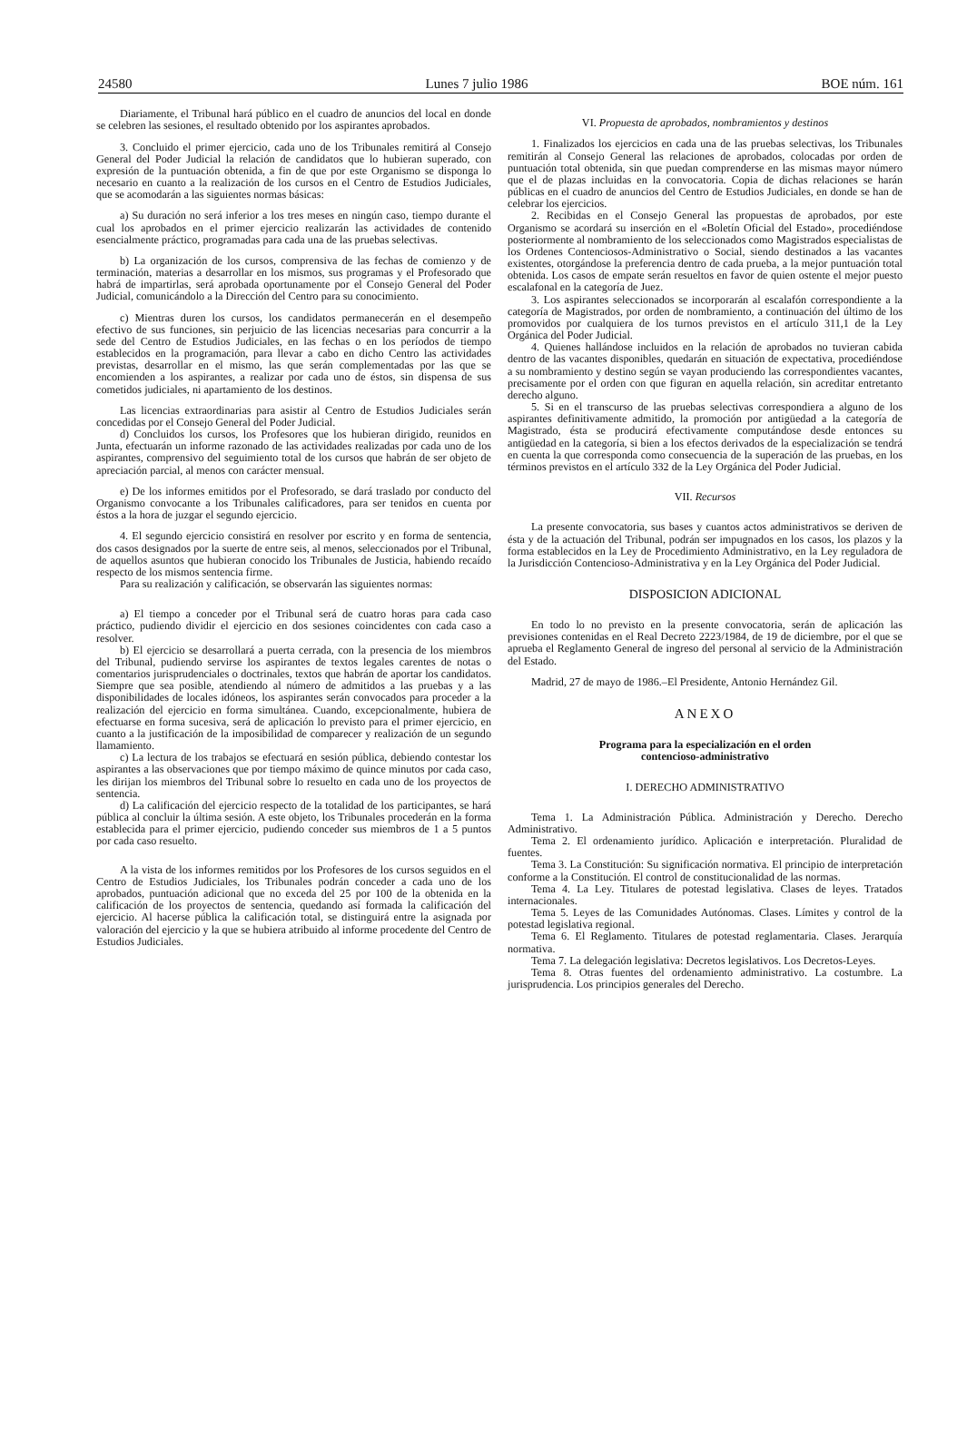24580 Lunes 7 julio 1986 BOE núm. 161
Diariamente, el Tribunal hará público en el cuadro de anuncios del local en donde se celebren las sesiones, el resultado obtenido por los aspirantes aprobados.
3. Concluido el primer ejercicio, cada uno de los Tribunales remitirá al Consejo General del Poder Judicial la relación de candidatos que lo hubieran superado, con expresión de la puntuación obtenida, a fin de que por este Organismo se disponga lo necesario en cuanto a la realización de los cursos en el Centro de Estudios Judiciales, que se acomodarán a las siguientes normas básicas:
a) Su duración no será inferior a los tres meses en ningún caso, tiempo durante el cual los aprobados en el primer ejercicio realizarán las actividades de contenido esencialmente práctico, programadas para cada una de las pruebas selectivas.
b) La organización de los cursos, comprensiva de las fechas de comienzo y de terminación, materias a desarrollar en los mismos, sus programas y el Profesorado que habrá de impartirlas, será aprobada oportunamente por el Consejo General del Poder Judicial, comunicándolo a la Dirección del Centro para su conocimiento.
c) Mientras duren los cursos, los candidatos permanecerán en el desempeño efectivo de sus funciones, sin perjuicio de las licencias necesarias para concurrir a la sede del Centro de Estudios Judiciales, en las fechas o en los períodos de tiempo establecidos en la programación, para llevar a cabo en dicho Centro las actividades previstas, desarrollar en el mismo, las que serán complementadas por las que se encomienden a los aspirantes, a realizar por cada uno de éstos, sin dispensa de sus cometidos judiciales, ni apartamiento de los destinos.
Las licencias extraordinarias para asistir al Centro de Estudios Judiciales serán concedidas por el Consejo General del Poder Judicial.
d) Concluidos los cursos, los Profesores que los hubieran dirigido, reunidos en Junta, efectuarán un informe razonado de las actividades realizadas por cada uno de los aspirantes, comprensivo del seguimiento total de los cursos que habrán de ser objeto de apreciación parcial, al menos con carácter mensual.
e) De los informes emitidos por el Profesorado, se dará traslado por conducto del Organismo convocante a los Tribunales calificadores, para ser tenidos en cuenta por éstos a la hora de juzgar el segundo ejercicio.
4. El segundo ejercicio consistirá en resolver por escrito y en forma de sentencia, dos casos designados por la suerte de entre seis, al menos, seleccionados por el Tribunal, de aquellos asuntos que hubieran conocido los Tribunales de Justicia, habiendo recaído respecto de los mismos sentencia firme.
Para su realización y calificación, se observarán las siguientes normas:
a) El tiempo a conceder por el Tribunal será de cuatro horas para cada caso práctico, pudiendo dividir el ejercicio en dos sesiones coincidentes con cada caso a resolver.
b) El ejercicio se desarrollará a puerta cerrada, con la presencia de los miembros del Tribunal, pudiendo servirse los aspirantes de textos legales carentes de notas o comentarios jurisprudenciales o doctrinales, textos que habrán de aportar los candidatos. Siempre que sea posible, atendiendo al número de admitidos a las pruebas y a las disponibilidades de locales idóneos, los aspirantes serán convocados para proceder a la realización del ejercicio en forma simultánea. Cuando, excepcionalmente, hubiera de efectuarse en forma sucesiva, será de aplicación lo previsto para el primer ejercicio, en cuanto a la justificación de la imposibilidad de comparecer y realización de un segundo llamamiento.
c) La lectura de los trabajos se efectuará en sesión pública, debiendo contestar los aspirantes a las observaciones que por tiempo máximo de quince minutos por cada caso, les dirijan los miembros del Tribunal sobre lo resuelto en cada uno de los proyectos de sentencia.
d) La calificación del ejercicio respecto de la totalidad de los participantes, se hará pública al concluir la última sesión. A este objeto, los Tribunales procederán en la forma establecida para el primer ejercicio, pudiendo conceder sus miembros de 1 a 5 puntos por cada caso resuelto.
A la vista de los informes remitidos por los Profesores de los cursos seguidos en el Centro de Estudios Judiciales, los Tribunales podrán conceder a cada uno de los aprobados, puntuación adicional que no exceda del 25 por 100 de la obtenida en la calificación de los proyectos de sentencia, quedando así formada la calificación del ejercicio. Al hacerse pública la calificación total, se distinguirá entre la asignada por valoración del ejercicio y la que se hubiera atribuido al informe procedente del Centro de Estudios Judiciales.
VI. Propuesta de aprobados, nombramientos y destinos
1. Finalizados los ejercicios en cada una de las pruebas selectivas, los Tribunales remitirán al Consejo General las relaciones de aprobados, colocadas por orden de puntuación total obtenida, sin que puedan comprenderse en las mismas mayor número que el de plazas incluidas en la convocatoria. Copia de dichas relaciones se harán públicas en el cuadro de anuncios del Centro de Estudios Judiciales, en donde se han de celebrar los ejercicios.
2. Recibidas en el Consejo General las propuestas de aprobados, por este Organismo se acordará su inserción en el «Boletín Oficial del Estado», procediéndose posteriormente al nombramiento de los seleccionados como Magistrados especialistas de los Ordenes Contenciosos-Administrativo o Social, siendo destinados a las vacantes existentes, otorgándose la preferencia dentro de cada prueba, a la mejor puntuación total obtenida. Los casos de empate serán resueltos en favor de quien ostente el mejor puesto escalafonal en la categoría de Juez.
3. Los aspirantes seleccionados se incorporarán al escalafón correspondiente a la categoría de Magistrados, por orden de nombramiento, a continuación del último de los promovidos por cualquiera de los turnos previstos en el artículo 311,1 de la Ley Orgánica del Poder Judicial.
4. Quienes hallándose incluidos en la relación de aprobados no tuvieran cabida dentro de las vacantes disponibles, quedarán en situación de expectativa, procediéndose a su nombramiento y destino según se vayan produciendo las correspondientes vacantes, precisamente por el orden con que figuran en aquella relación, sin acreditar entretanto derecho alguno.
5. Si en el transcurso de las pruebas selectivas correspondiera a alguno de los aspirantes definitivamente admitido, la promoción por antigüedad a la categoría de Magistrado, ésta se producirá efectivamente computándose desde entonces su antigüedad en la categoría, si bien a los efectos derivados de la especialización se tendrá en cuenta la que corresponda como consecuencia de la superación de las pruebas, en los términos previstos en el artículo 332 de la Ley Orgánica del Poder Judicial.
VII. Recursos
La presente convocatoria, sus bases y cuantos actos administrativos se deriven de ésta y de la actuación del Tribunal, podrán ser impugnados en los casos, los plazos y la forma establecidos en la Ley de Procedimiento Administrativo, en la Ley reguladora de la Jurisdicción Contencioso-Administrativa y en la Ley Orgánica del Poder Judicial.
DISPOSICION ADICIONAL
En todo lo no previsto en la presente convocatoria, serán de aplicación las previsiones contenidas en el Real Decreto 2223/1984, de 19 de diciembre, por el que se aprueba el Reglamento General de ingreso del personal al servicio de la Administración del Estado.
Madrid, 27 de mayo de 1986.–El Presidente, Antonio Hernández Gil.
ANEXO
Programa para la especialización en el orden
contencioso-administrativo
I. DERECHO ADMINISTRATIVO
Tema 1. La Administración Pública. Administración y Derecho. Derecho Administrativo.
Tema 2. El ordenamiento jurídico. Aplicación e interpretación. Pluralidad de fuentes.
Tema 3. La Constitución: Su significación normativa. El principio de interpretación conforme a la Constitución. El control de constitucionalidad de las normas.
Tema 4. La Ley. Titulares de potestad legislativa. Clases de leyes. Tratados internacionales.
Tema 5. Leyes de las Comunidades Autónomas. Clases. Límites y control de la potestad legislativa regional.
Tema 6. El Reglamento. Titulares de potestad reglamentaria. Clases. Jerarquía normativa.
Tema 7. La delegación legislativa: Decretos legislativos. Los Decretos-Leyes.
Tema 8. Otras fuentes del ordenamiento administrativo. La costumbre. La jurisprudencia. Los principios generales del Derecho.